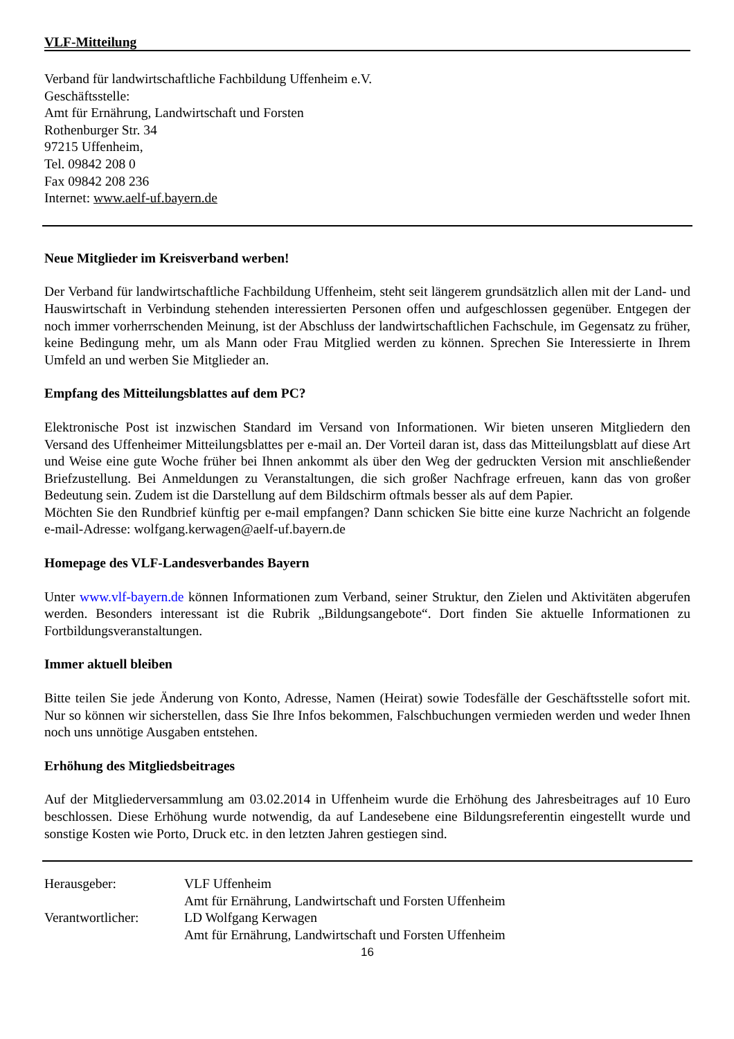VLF-Mitteilung
Verband für landwirtschaftliche Fachbildung Uffenheim e.V.
Geschäftsstelle:
Amt für Ernährung, Landwirtschaft und Forsten
Rothenburger Str. 34
97215 Uffenheim,
Tel. 09842 208 0
Fax 09842 208 236
Internet: www.aelf-uf.bayern.de
Neue Mitglieder im Kreisverband werben!
Der Verband für landwirtschaftliche Fachbildung Uffenheim, steht seit längerem grundsätzlich allen mit der Land- und Hauswirtschaft in Verbindung stehenden interessierten Personen offen und aufgeschlossen gegenüber. Entgegen der noch immer vorherrschenden Meinung, ist der Abschluss der landwirtschaftlichen Fachschule, im Gegensatz zu früher, keine Bedingung mehr, um als Mann oder Frau Mitglied werden zu können. Sprechen Sie Interessierte in Ihrem Umfeld an und werben Sie Mitglieder an.
Empfang des Mitteilungsblattes auf dem PC?
Elektronische Post ist inzwischen Standard im Versand von Informationen. Wir bieten unseren Mitgliedern den Versand des Uffenheimer Mitteilungsblattes per e-mail an. Der Vorteil daran ist, dass das Mitteilungsblatt auf diese Art und Weise eine gute Woche früher bei Ihnen ankommt als über den Weg der gedruckten Version mit anschließender Briefzustellung. Bei Anmeldungen zu Veranstaltungen, die sich großer Nachfrage erfreuen, kann das von großer Bedeutung sein. Zudem ist die Darstellung auf dem Bildschirm oftmals besser als auf dem Papier.
Möchten Sie den Rundbrief künftig per e-mail empfangen? Dann schicken Sie bitte eine kurze Nachricht an folgende e-mail-Adresse: wolfgang.kerwagen@aelf-uf.bayern.de
Homepage des VLF-Landesverbandes Bayern
Unter www.vlf-bayern.de können Informationen zum Verband, seiner Struktur, den Zielen und Aktivitäten abgerufen werden. Besonders interessant ist die Rubrik „Bildungsangebote“. Dort finden Sie aktuelle Informationen zu Fortbildungsveranstaltungen.
Immer aktuell bleiben
Bitte teilen Sie jede Änderung von Konto, Adresse, Namen (Heirat) sowie Todesfälle der Geschäftsstelle sofort mit. Nur so können wir sicherstellen, dass Sie Ihre Infos bekommen, Falschbuchungen vermieden werden und weder Ihnen noch uns unnötige Ausgaben entstehen.
Erhöhung des Mitgliedsbeitrages
Auf der Mitgliederversammlung am 03.02.2014 in Uffenheim wurde die Erhöhung des Jahresbeitrages auf 10 Euro beschlossen. Diese Erhöhung wurde notwendig, da auf Landesebene eine Bildungsreferentin eingestellt wurde und sonstige Kosten wie Porto, Druck etc. in den letzten Jahren gestiegen sind.
| Herausgeber: | VLF Uffenheim |
| | Amt für Ernährung, Landwirtschaft und Forsten Uffenheim |
| Verantwortlicher: | LD Wolfgang Kerwagen |
| | Amt für Ernährung, Landwirtschaft und Forsten Uffenheim |
16